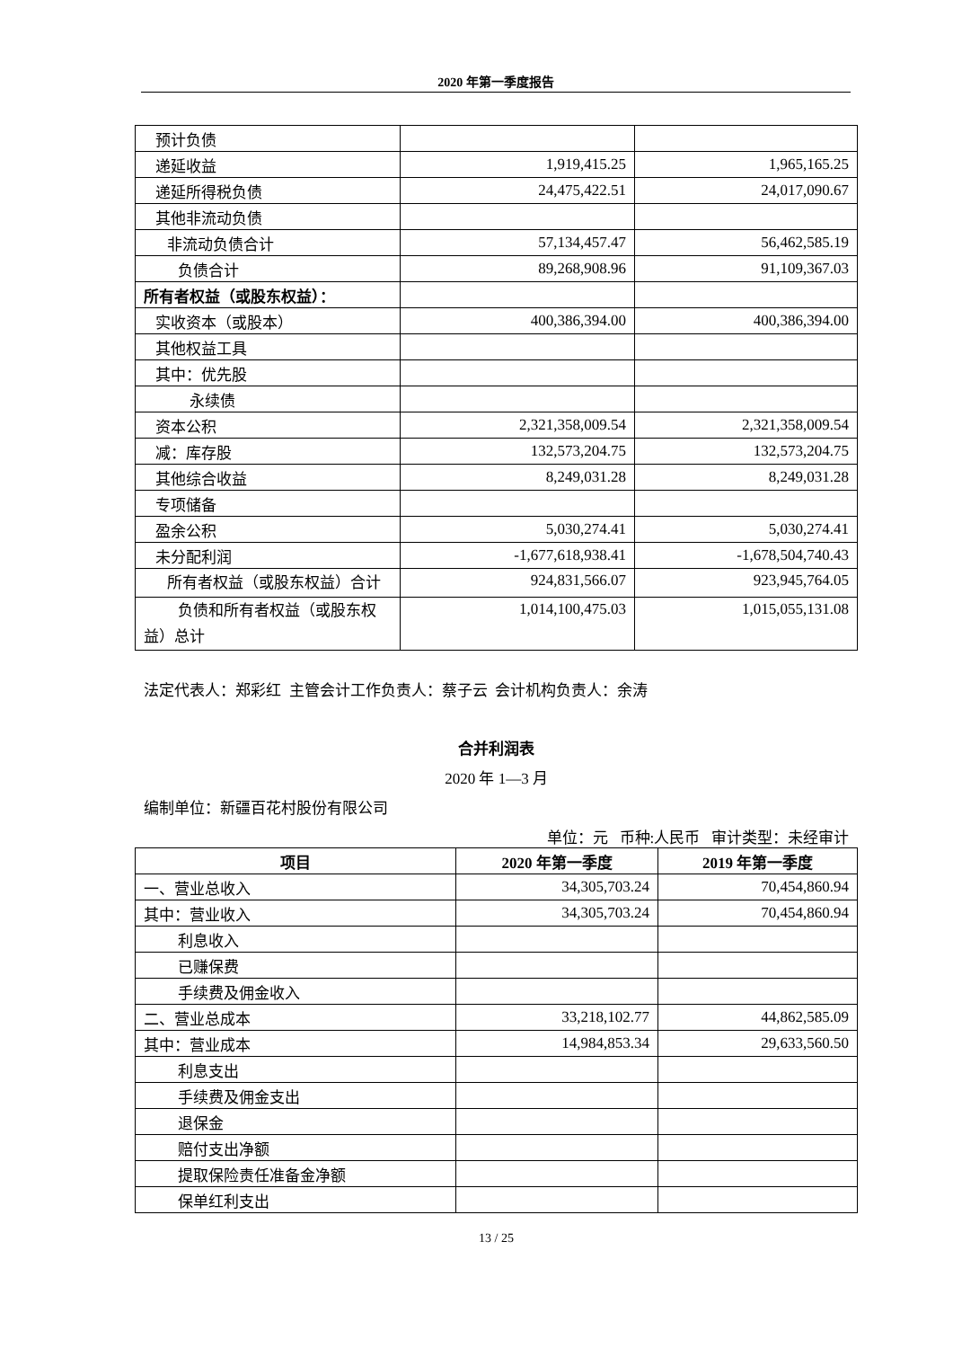2020 年第一季度报告
| 预计负债 | | |
| 递延收益 | 1,919,415.25 | 1,965,165.25 |
| 递延所得税负债 | 24,475,422.51 | 24,017,090.67 |
| 其他非流动负债 | | |
| 非流动负债合计 | 57,134,457.47 | 56,462,585.19 |
| 负债合计 | 89,268,908.96 | 91,109,367.03 |
| 所有者权益（或股东权益）： | | |
| 实收资本（或股本） | 400,386,394.00 | 400,386,394.00 |
| 其他权益工具 | | |
| 其中：优先股 | | |
| 永续债 | | |
| 资本公积 | 2,321,358,009.54 | 2,321,358,009.54 |
| 减：库存股 | 132,573,204.75 | 132,573,204.75 |
| 其他综合收益 | 8,249,031.28 | 8,249,031.28 |
| 专项储备 | | |
| 盈余公积 | 5,030,274.41 | 5,030,274.41 |
| 未分配利润 | -1,677,618,938.41 | -1,678,504,740.43 |
| 所有者权益（或股东权益）合计 | 924,831,566.07 | 923,945,764.05 |
| 负债和所有者权益（或股东权益）总计 | 1,014,100,475.03 | 1,015,055,131.08 |
法定代表人：郑彩红 主管会计工作负责人：蔡子云 会计机构负责人：余涛
合并利润表
2020 年 1—3 月
编制单位：新疆百花村股份有限公司
单位：元 币种:人民币 审计类型：未经审计
| 项目 | 2020 年第一季度 | 2019 年第一季度 |
| --- | --- | --- |
| 一、营业总收入 | 34,305,703.24 | 70,454,860.94 |
| 其中：营业收入 | 34,305,703.24 | 70,454,860.94 |
| 利息收入 | | |
| 已赚保费 | | |
| 手续费及佣金收入 | | |
| 二、营业总成本 | 33,218,102.77 | 44,862,585.09 |
| 其中：营业成本 | 14,984,853.34 | 29,633,560.50 |
| 利息支出 | | |
| 手续费及佣金支出 | | |
| 退保金 | | |
| 赔付支出净额 | | |
| 提取保险责任准备金净额 | | |
| 保单红利支出 | | |
13 / 25